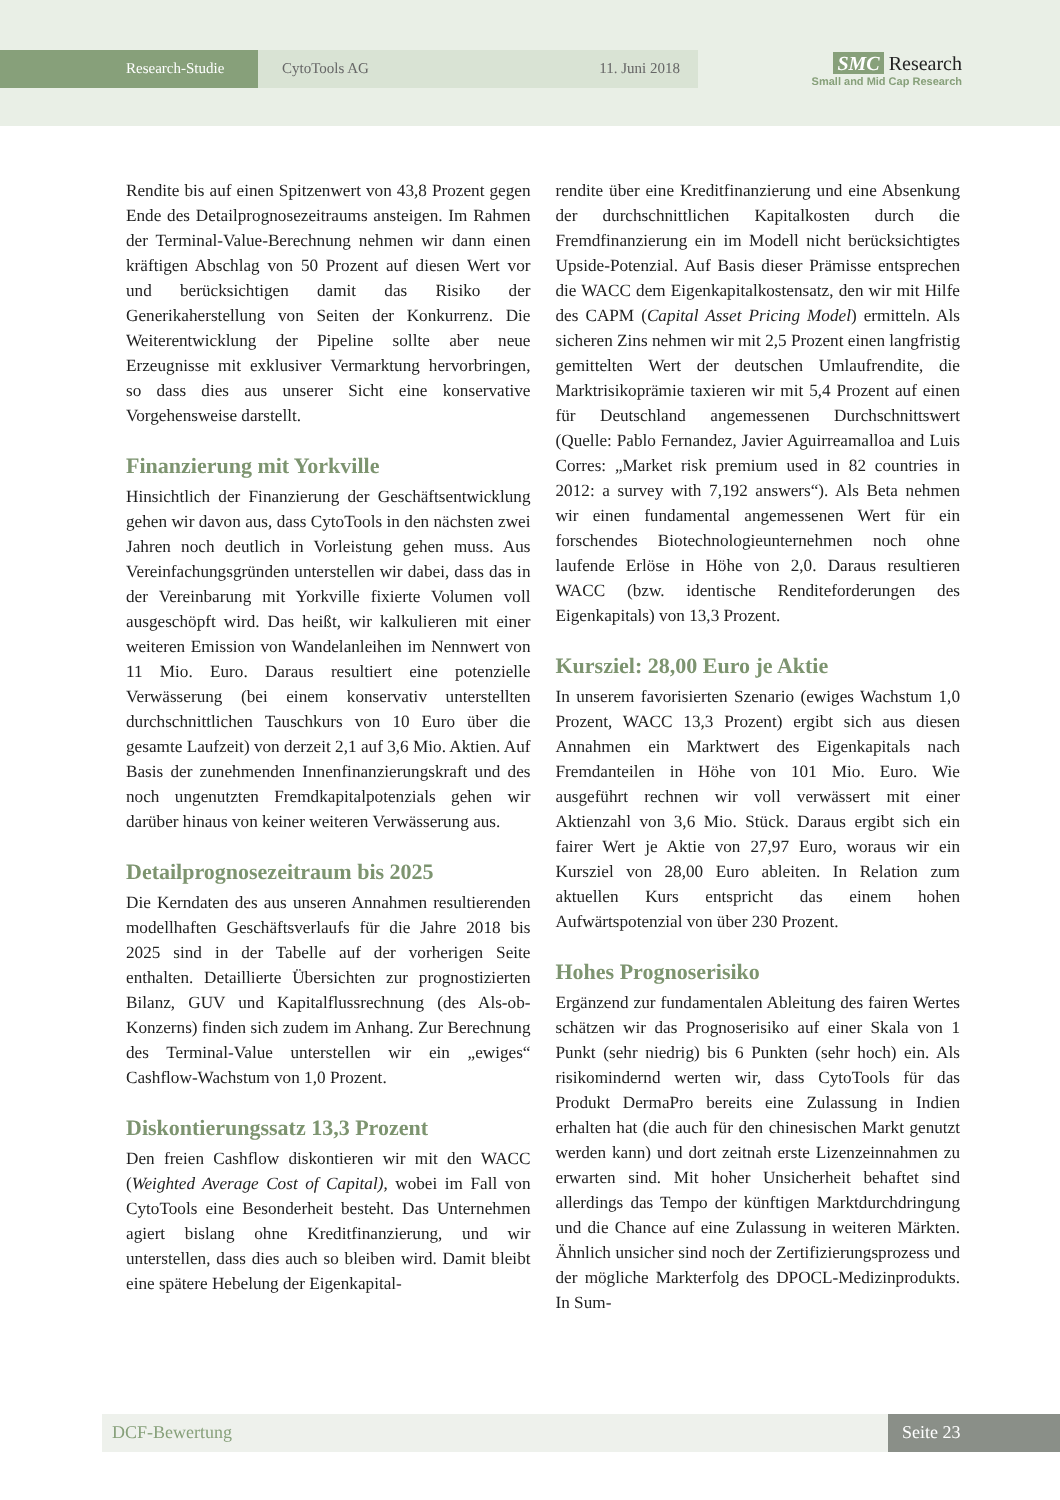Research-Studie CytoTools AG 11. Juni 2018
SMC Research
Small and Mid Cap Research
Rendite bis auf einen Spitzenwert von 43,8 Prozent gegen Ende des Detailprognosezeitraums ansteigen. Im Rahmen der Terminal-Value-Berechnung nehmen wir dann einen kräftigen Abschlag von 50 Prozent auf diesen Wert vor und berücksichtigen damit das Risiko der Generikaherstellung von Seiten der Konkurrenz. Die Weiterentwicklung der Pipeline sollte aber neue Erzeugnisse mit exklusiver Vermarktung hervorbringen, so dass dies aus unserer Sicht eine konservative Vorgehensweise darstellt.
Finanzierung mit Yorkville
Hinsichtlich der Finanzierung der Geschäftsentwicklung gehen wir davon aus, dass CytoTools in den nächsten zwei Jahren noch deutlich in Vorleistung gehen muss. Aus Vereinfachungsgründen unterstellen wir dabei, dass das in der Vereinbarung mit Yorkville fixierte Volumen voll ausgeschöpft wird. Das heißt, wir kalkulieren mit einer weiteren Emission von Wandelanleihen im Nennwert von 11 Mio. Euro. Daraus resultiert eine potenzielle Verwässerung (bei einem konservativ unterstellten durchschnittlichen Tauschkurs von 10 Euro über die gesamte Laufzeit) von derzeit 2,1 auf 3,6 Mio. Aktien. Auf Basis der zunehmenden Innenfinanzierungskraft und des noch ungenutzten Fremdkapitalpotenzials gehen wir darüber hinaus von keiner weiteren Verwässerung aus.
Detailprognosezeitraum bis 2025
Die Kerndaten des aus unseren Annahmen resultierenden modellhaften Geschäftsverlaufs für die Jahre 2018 bis 2025 sind in der Tabelle auf der vorherigen Seite enthalten. Detaillierte Übersichten zur prognostizierten Bilanz, GUV und Kapitalflussrechnung (des Als-ob-Konzerns) finden sich zudem im Anhang. Zur Berechnung des Terminal-Value unterstellen wir ein „ewiges“ Cashflow-Wachstum von 1,0 Prozent.
Diskontierungssatz 13,3 Prozent
Den freien Cashflow diskontieren wir mit den WACC (Weighted Average Cost of Capital), wobei im Fall von CytoTools eine Besonderheit besteht. Das Unternehmen agiert bislang ohne Kreditfinanzierung, und wir unterstellen, dass dies auch so bleiben wird. Damit bleibt eine spätere Hebelung der Eigenkapital-
rendite über eine Kreditfinanzierung und eine Absenkung der durchschnittlichen Kapitalkosten durch die Fremdfinanzierung ein im Modell nicht berücksichtigtes Upside-Potenzial. Auf Basis dieser Prämisse entsprechen die WACC dem Eigenkapitalkostensatz, den wir mit Hilfe des CAPM (Capital Asset Pricing Model) ermitteln. Als sicheren Zins nehmen wir mit 2,5 Prozent einen langfristig gemittelten Wert der deutschen Umlaufrendite, die Marktrisikoprämie taxieren wir mit 5,4 Prozent auf einen für Deutschland angemessenen Durchschnittswert (Quelle: Pablo Fernandez, Javier Aguirreamalloa and Luis Corres: „Market risk premium used in 82 countries in 2012: a survey with 7,192 answers“). Als Beta nehmen wir einen fundamental angemessenen Wert für ein forschendes Biotechnologieunternehmen noch ohne laufende Erlöse in Höhe von 2,0. Daraus resultieren WACC (bzw. identische Renditeforderungen des Eigenkapitals) von 13,3 Prozent.
Kursziel: 28,00 Euro je Aktie
In unserem favorisierten Szenario (ewiges Wachstum 1,0 Prozent, WACC 13,3 Prozent) ergibt sich aus diesen Annahmen ein Marktwert des Eigenkapitals nach Fremdanteilen in Höhe von 101 Mio. Euro. Wie ausgeführt rechnen wir voll verwässert mit einer Aktienzahl von 3,6 Mio. Stück. Daraus ergibt sich ein fairer Wert je Aktie von 27,97 Euro, woraus wir ein Kursziel von 28,00 Euro ableiten. In Relation zum aktuellen Kurs entspricht das einem hohen Aufwärtspotenzial von über 230 Prozent.
Hohes Prognoserisiko
Ergänzend zur fundamentalen Ableitung des fairen Wertes schätzen wir das Prognoserisiko auf einer Skala von 1 Punkt (sehr niedrig) bis 6 Punkten (sehr hoch) ein. Als risikomindernd werten wir, dass CytoTools für das Produkt DermaPro bereits eine Zulassung in Indien erhalten hat (die auch für den chinesischen Markt genutzt werden kann) und dort zeitnah erste Lizenzeinnahmen zu erwarten sind. Mit hoher Unsicherheit behaftet sind allerdings das Tempo der künftigen Marktdurchdringung und die Chance auf eine Zulassung in weiteren Märkten. Ähnlich unsicher sind noch der Zertifizierungsprozess und der mögliche Markterfolg des DPOCL-Medizinprodukts. In Sum-
DCF-Bewertung Seite 23